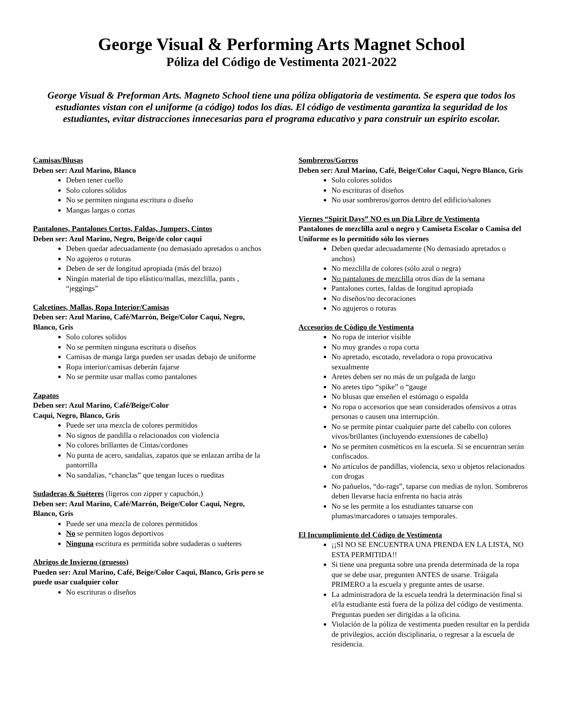George Visual & Performing Arts Magnet School
Póliza del Código de Vestimenta 2021-2022
George Visual & Preforman Arts. Magneto School tiene una póliza obligatoria de vestimenta. Se espera que todos los estudiantes vistan con el uniforme (a código) todos los días. El código de vestimenta garantiza la seguridad de los estudiantes, evitar distracciones innecesarias para el programa educativo y para construir un espirito escolar.
Camisas/Blusas
Deben ser: Azul Marino, Blanco
Deben tener cuello
Solo colores sólidos
No se permiten ninguna escritura o diseño
Mangas largas o cortas
Pantalones, Pantalones Cortos, Faldas, Jumpers, Cintos
Deben ser: Azul Marino, Negro, Beige/de color caqui
Deben quedar adecuadamente (no demasiado apretados o anchos
No agujeros o roturas
Deben de ser de longitud apropiada (más del brazo)
Ningún material de tipo elástico/mallas, mezclilla, pants , “jeggings”
Calcetines, Mallas, Ropa Interior/Camisas
Deben ser: Azul Marino, Café/Marrón, Beige/Color Caqui, Negro, Blanco, Gris
Solo colores solidos
No se permiten ninguna escritura o diseños
Camisas de manga larga pueden ser usadas debajo de uniforme
Ropa interior/camisas deberán fajarse
No se permite usar mallas como pantalones
Zapatos
Deben ser: Azul Marino, Café/Beige/Color
Caqui, Negro, Blanco, Gris
Puede ser una mezcla de colores permitidos
No signos de pandilla o relacionados con violencia
No colores brillantes de Cintas/cordones
No punta de acero, sandalias, zapatos que se enlazan arriba de la pantorrilla
No sandalias, “chanclas” que tengan luces o rueditas
Sudaderas & Suéteres (ligeros con zipper y capuchón,)
Deben ser: Azul Marino, Café/Marrón, Beige/Color Caqui, Negro, Blanco, Gris
Puede ser una mezcla de colores permitidos
No se permiten logos deportivos
Ninguna escritura es permitida sobre sudaderas o suéteres
Abrigos de Invierno (gruesos)
Pueden ser: Azul Marino, Café, Beige/Color Caqui, Blanco, Gris pero se puede usar cualquier color
No escrituras o diseños
Sombreros/Gorros
Deben ser: Azul Marino, Café, Beige/Color Caqui, Negro Blanco, Gris
Solo colores solidos
No escrituras of diseños
No usar sombreros/gorros dentro del edificio/salones
Viernes “Spirit Days” NO es un Día Libre de Vestimenta
Pantalones de mezclilla azul o negro y Camiseta Escolar o Camisa del Uniforme es lo permitido sólo los viernes
Deben quedar adecuadamente (No demasiado apretados o anchos)
No mezclilla de colores (sólo azul o negra)
No pantalones de mezclilla otros días de la semana
Pantalones cortes, faldas de longitud apropiada
No diseños/no decoraciones
No agujeros o roturas
Accesorios de Código de Vestimenta
No ropa de interior visible
No muy grandes o ropa corta
No apretado, escotado, reveladora o ropa provocativa sexualmente
Aretes deben ser no más de un pulgada de largo
No aretes tipo “spike” o “gauge
No blusas que enseñen el estómago o espalda
No ropa o accesorios que sean considerados ofensivos a otras personas o causen una interrupción.
No se permite pintar cualquier parte del cabello con colores vivos/brillantes (incluyendo extensiones de cabello)
No se permiten cosméticos en la escuela. Si se encuentran serán confiscados.
No artículos de pandillas, violencia, sexo u objetos relacionados con drogas
No pañuelos, “do-rags”, taparse con medias de nylon. Sombreros deben llevarse hacia enfrenta no hacia atrás
No se les permite a los estudiantes tatuarse con plumas/marcadores o tatuajes temporales.
El Incumplimiento del Código de Vestimenta
¡¡SI NO SE ENCUENTRA UNA PRENDA EN LA LISTA, NO ESTA PERMITIDA!!
Si tiene una pregunta sobre una prenda determinada de la ropa que se debe usar, pregunten ANTES de usarse. Tráigala PRIMERO a la escuela y pregunte antes de usarse.
La administradora de la escuela tendrá la determinación final si el/la estudiante está fuera de la póliza del código de vestimenta. Preguntas pueden ser dirigidas a la oficina.
Violación de la póliza de vestimenta pueden resultar en la perdida de privilegios, acción disciplinaria, o regresar a la escuela de residencia.